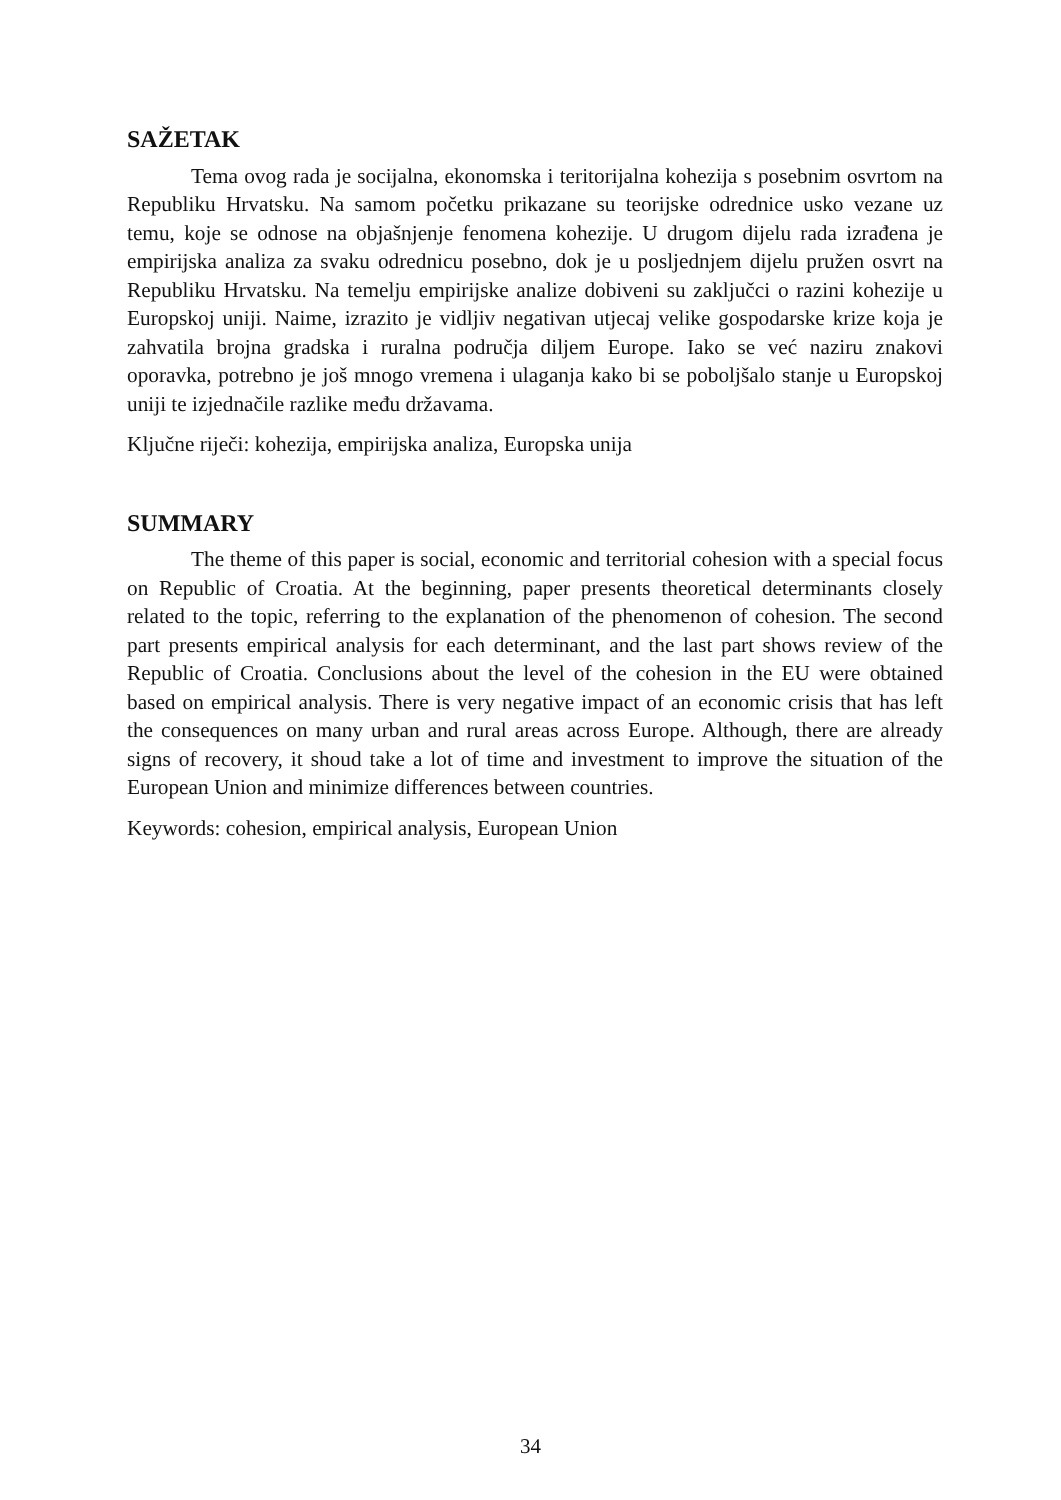SAŽETAK
Tema ovog rada je socijalna, ekonomska i teritorijalna kohezija s posebnim osvrtom na Republiku Hrvatsku. Na samom početku prikazane su teorijske odrednice usko vezane uz temu, koje se odnose na objašnjenje fenomena kohezije. U drugom dijelu rada izrađena je empirijska analiza za svaku odrednicu posebno, dok je u posljednjem dijelu pružen osvrt na Republiku Hrvatsku. Na temelju empirijske analize dobiveni su zaključci o razini kohezije u Europskoj uniji. Naime, izrazito je vidljiv negativan utjecaj velike gospodarske krize koja je zahvatila brojna gradska i ruralna područja diljem Europe. Iako se već naziru znakovi oporavka, potrebno je još mnogo vremena i ulaganja kako bi se poboljšalo stanje u Europskoj uniji te izjednačile razlike među državama.
Ključne riječi: kohezija, empirijska analiza, Europska unija
SUMMARY
The theme of this paper is social, economic and territorial cohesion with a special focus on Republic of Croatia. At the beginning, paper presents theoretical determinants closely related to the topic, referring to the explanation of the phenomenon of cohesion. The second part presents empirical analysis for each determinant, and the last part shows review of the Republic of Croatia. Conclusions about the level of the cohesion in the EU were obtained based on empirical analysis. There is very negative impact of an economic crisis that has left the consequences on many urban and rural areas across Europe. Although, there are already signs of recovery, it shoud take a lot of time and investment to improve the situation of the European Union and minimize differences between countries.
Keywords: cohesion, empirical analysis, European Union
34